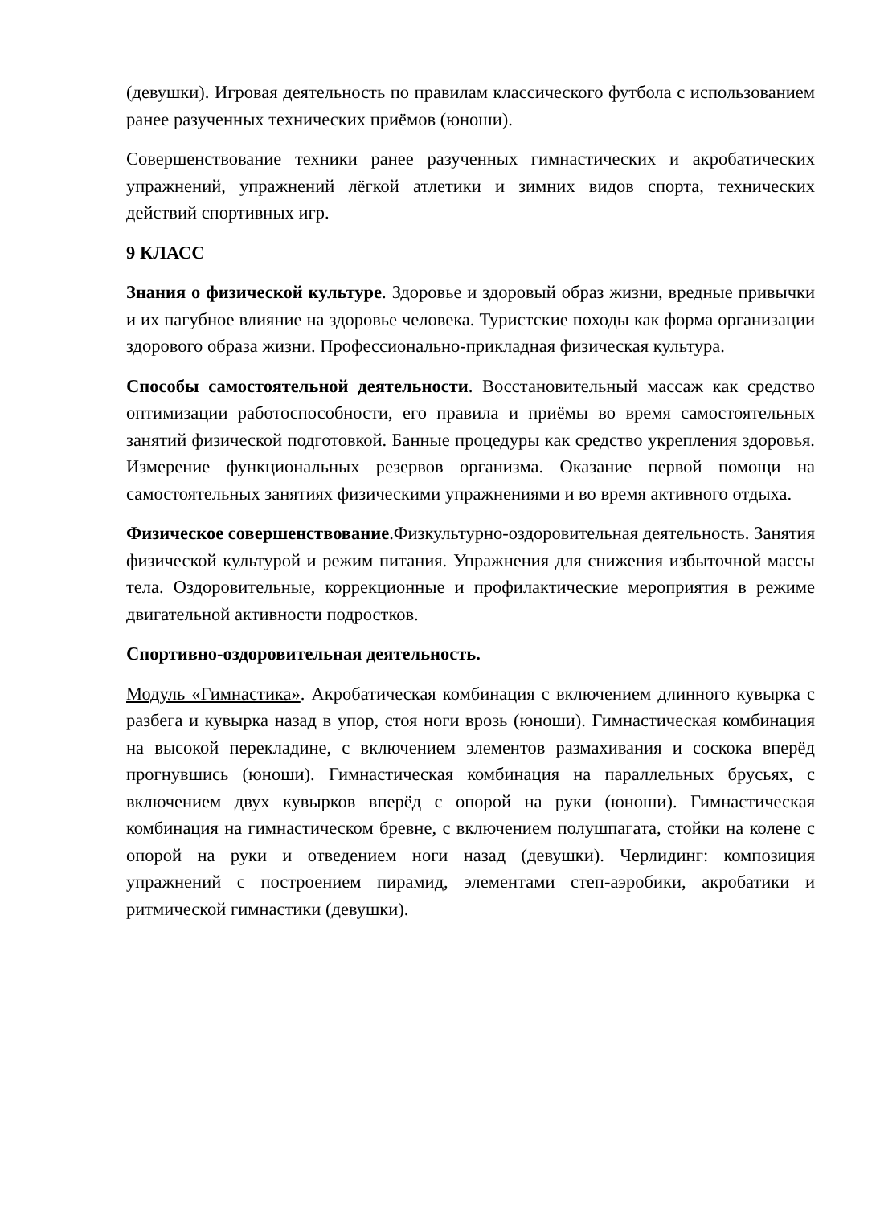(девушки). Игровая деятельность по правилам классического футбола с использованием ранее разученных технических приёмов (юноши).
Совершенствование техники ранее разученных гимнастических и акробатических упражнений, упражнений лёгкой атлетики и зимних видов спорта, технических действий спортивных игр.
9 КЛАСС
Знания о физической культуре. Здоровье и здоровый образ жизни, вредные привычки и их пагубное влияние на здоровье человека. Туристские походы как форма организации здорового образа жизни. Профессионально-прикладная физическая культура.
Способы самостоятельной деятельности. Восстановительный массаж как средство оптимизации работоспособности, его правила и приёмы во время самостоятельных занятий физической подготовкой. Банные процедуры как средство укрепления здоровья. Измерение функциональных резервов организма. Оказание первой помощи на самостоятельных занятиях физическими упражнениями и во время активного отдыха.
Физическое совершенствование.Физкультурно-оздоровительная деятельность. Занятия физической культурой и режим питания. Упражнения для снижения избыточной массы тела. Оздоровительные, коррекционные и профилактические мероприятия в режиме двигательной активности подростков.
Спортивно-оздоровительная деятельность.
Модуль «Гимнастика». Акробатическая комбинация с включением длинного кувырка с разбега и кувырка назад в упор, стоя ноги врозь (юноши). Гимнастическая комбинация на высокой перекладине, с включением элементов размахивания и соскока вперёд прогнувшись (юноши). Гимнастическая комбинация на параллельных брусьях, с включением двух кувырков вперёд с опорой на руки (юноши). Гимнастическая комбинация на гимнастическом бревне, с включением полушпагата, стойки на колене с опорой на руки и отведением ноги назад (девушки). Черлидинг: композиция упражнений с построением пирамид, элементами степ-аэробики, акробатики и ритмической гимнастики (девушки).